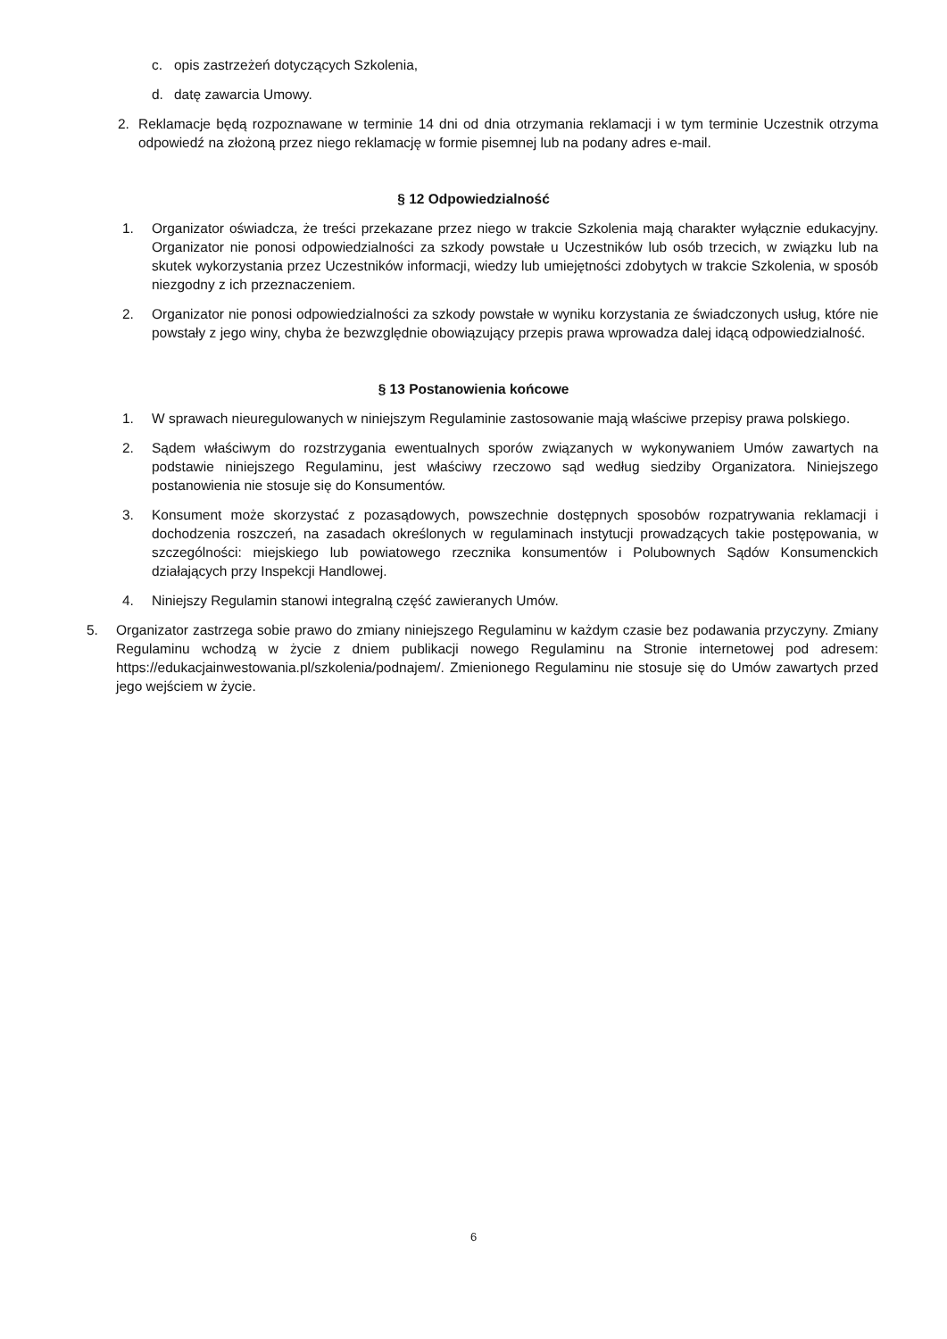c. opis zastrzeżeń dotyczących Szkolenia,
d. datę zawarcia Umowy.
2. Reklamacje będą rozpoznawane w terminie 14 dni od dnia otrzymania reklamacji i w tym terminie Uczestnik otrzyma odpowiedź na złożoną przez niego reklamację w formie pisemnej lub na podany adres e-mail.
§ 12 Odpowiedzialność
1. Organizator oświadcza, że treści przekazane przez niego w trakcie Szkolenia mają charakter wyłącznie edukacyjny. Organizator nie ponosi odpowiedzialności za szkody powstałe u Uczestników lub osób trzecich, w związku lub na skutek wykorzystania przez Uczestników informacji, wiedzy lub umiejętności zdobytych w trakcie Szkolenia, w sposób niezgodny z ich przeznaczeniem.
2. Organizator nie ponosi odpowiedzialności za szkody powstałe w wyniku korzystania ze świadczonych usług, które nie powstały z jego winy, chyba że bezwzględnie obowiązujący przepis prawa wprowadza dalej idącą odpowiedzialność.
§ 13 Postanowienia końcowe
1. W sprawach nieuregulowanych w niniejszym Regulaminie zastosowanie mają właściwe przepisy prawa polskiego.
2. Sądem właściwym do rozstrzygania ewentualnych sporów związanych w wykonywaniem Umów zawartych na podstawie niniejszego Regulaminu, jest właściwy rzeczowo sąd według siedziby Organizatora. Niniejszego postanowienia nie stosuje się do Konsumentów.
3. Konsument może skorzystać z pozasądowych, powszechnie dostępnych sposobów rozpatrywania reklamacji i dochodzenia roszczeń, na zasadach określonych w regulaminach instytucji prowadzących takie postępowania, w szczególności: miejskiego lub powiatowego rzecznika konsumentów i Polubownych Sądów Konsumenckich działających przy Inspekcji Handlowej.
4. Niniejszy Regulamin stanowi integralną część zawieranych Umów.
5. Organizator zastrzega sobie prawo do zmiany niniejszego Regulaminu w każdym czasie bez podawania przyczyny. Zmiany Regulaminu wchodzą w życie z dniem publikacji nowego Regulaminu na Stronie internetowej pod adresem: https://edukacjainwestowania.pl/szkolenia/podnajem/. Zmienionego Regulaminu nie stosuje się do Umów zawartych przed jego wejściem w życie.
6